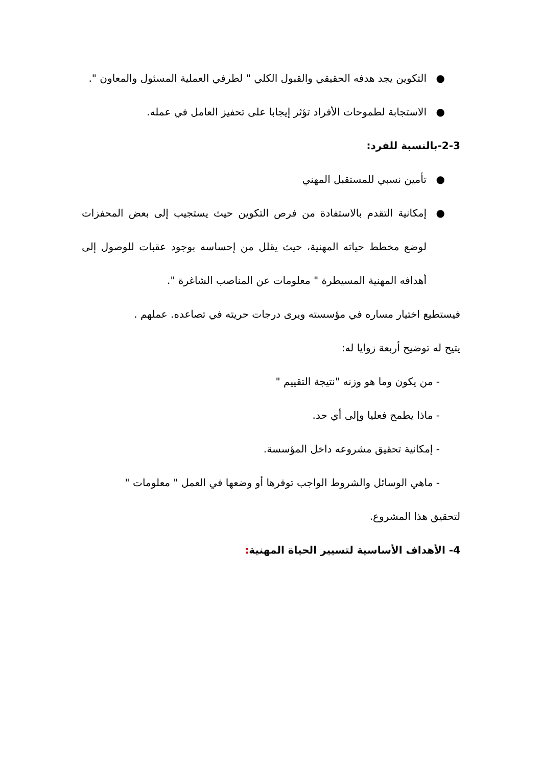● التكوين يجد هدفه الحقيقي والقبول الكلي " لطرفي العملية المسئول والمعاون ".
● الاستجابة لطموحات الأفراد تؤثر إيجابا على تحفيز العامل في عمله.
2-3-بالنسبة للفرد:
● تأمين نسبي للمستقبل المهني
● إمكانية التقدم بالاستفادة من فرص التكوين حيث يستجيب إلى بعض المحفزات لوضع مخطط حياته المهنية، حيث يقلل من إحساسه بوجود عقبات للوصول إلى أهدافه المهنية المسيطرة " معلومات عن المناصب الشاغرة ".
فيستطيع اختيار مساره في مؤسسته ويرى درجات حريته في تصاعده. عملهم .
يتيح له توضيح أربعة زوايا له:
- من يكون وما هو وزنه "نتيجة التقييم "
- ماذا يطمح فعليا وإلى أي حد.
- إمكانية تحقيق مشروعه داخل المؤسسة.
- ماهي الوسائل والشروط الواجب توفرها أو وضعها في العمل " معلومات "
لتحقيق هذا المشروع.
4- الأهداف الأساسية لتسيير الحياة المهنية: